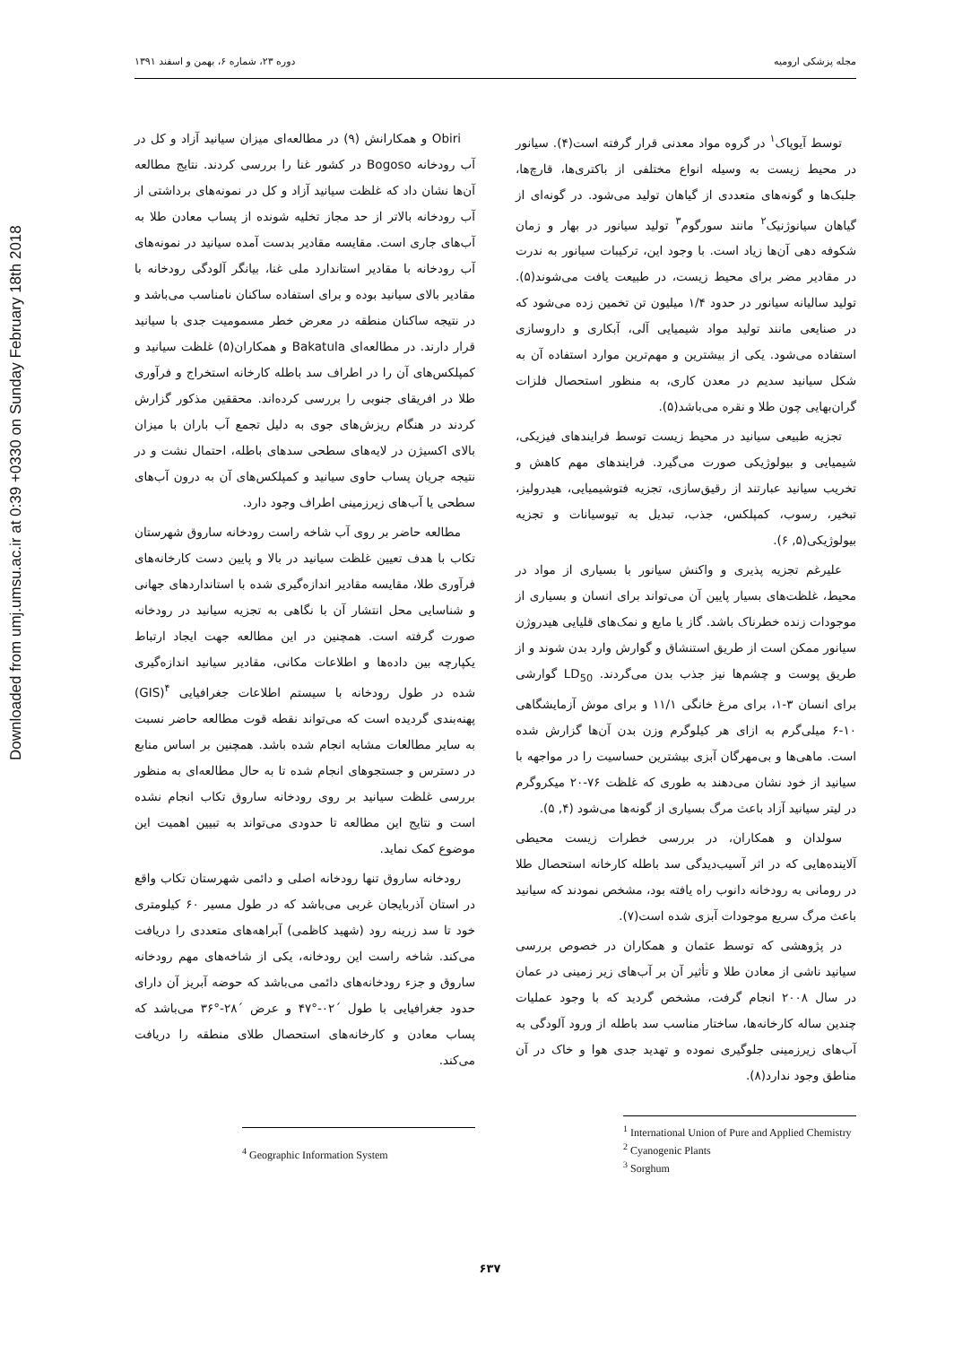Downloaded from umj.umsu.ac.ir at 0:39 +0330 on Sunday February 18th 2018
مجله پزشکی ارومیه دوره ۲۳، شماره ۶، بهمن و اسفند ۱۳۹۱
توسط آیوپاک<sup>۱</sup> در گروه مواد معدنی قرار گرفته است(۴). سیانور در محیط زیست به وسیله انواع مختلفی از باکتری‌ها، قارچ‌ها، جلبک‌ها و گونه‌های متعددی از گیاهان تولید می‌شود. در گونه‌ای از گیاهان سیانوژنیک<sup>۲</sup> مانند سورگوم<sup>۳</sup> تولید سیانور در بهار و زمان شکوفه دهی آن‌ها زیاد است. با وجود این، ترکیبات سیانور به ندرت در مقادیر مضر برای محیط زیست، در طبیعت یافت می‌شوند(۵). تولید سالیانه سیانور در حدود ۱/۴ میلیون تن تخمین زده می‌شود که در صنایعی مانند تولید مواد شیمیایی آلی، آبکاری و داروسازی استفاده می‌شود. یکی از بیشترین و مهم‌ترین موارد استفاده آن به شکل سیانید سدیم در معدن کاری، به منظور استحصال فلزات گران‌بهایی چون طلا و نقره می‌باشد(۵).
تجزیه طبیعی سیانید در محیط زیست توسط فرایندهای فیزیکی، شیمیایی و بیولوژیکی صورت می‌گیرد. فرایندهای مهم کاهش و تخریب سیانید عبارتند از رقیق‌سازی، تجزیه فتوشیمیایی، هیدرولیز، تبخیر، رسوب، کمپلکس، جذب، تبدیل به تیوسیانات و تجزیه بیولوژیکی(۵, ۶).
علیرغم تجزیه پذیری و واکنش سیانور با بسیاری از مواد در محیط، غلظت‌های بسیار پایین آن می‌تواند برای انسان و بسیاری از موجودات زنده خطرناک باشد. گاز یا مایع و نمک‌های قلیایی هیدروژن سیانور ممکن است از طریق استنشاق و گوارش وارد بدن شوند و از طریق پوست و چشم‌ها نیز جذب بدن می‌گردند. LD<sub>50</sub> گوارشی برای انسان ۳-۱، برای مرغ خانگی ۱۱/۱ و برای موش آزمایشگاهی ۱۰-۶ میلی‌گرم به ازای هر کیلوگرم وزن بدن آن‌ها گزارش شده است. ماهی‌ها و بی‌مهرگان آبزی بیشترین حساسیت را در مواجهه با سیانید از خود نشان می‌دهند به طوری که غلظت ۷۶-۲۰ میکروگرم در لیتر سیانید آزاد باعث مرگ بسیاری از گونه‌ها می‌شود (۴, ۵).
سولدان و همکاران، در بررسی خطرات زیست محیطی آلاینده‌هایی که در اثر آسیب‌دیدگی سد باطله کارخانه استحصال طلا در رومانی به رودخانه دانوب راه یافته بود، مشخص نمودند که سیانید باعث مرگ سریع موجودات آبزی شده است(۷).
در پژوهشی که توسط عثمان و همکاران در خصوص بررسی سیانید ناشی از معادن طلا و تأثیر آن بر آب‌های زیر زمینی در عمان در سال ۲۰۰۸ انجام گرفت، مشخص گردید که با وجود عملیات چندین ساله کارخانه‌ها، ساختار مناسب سد باطله از ورود آلودگی به آب‌های زیرزمینی جلوگیری نموده و تهدید جدی هوا و خاک در آن مناطق وجود ندارد(۸).
<sup>1</sup> International Union of Pure and Applied Chemistry
<sup>2</sup> Cyanogenic Plants
<sup>3</sup> Sorghum
Obiri و همکارانش (۹) در مطالعه‌ای میزان سیانید آزاد و کل در آب رودخانه Bogoso در کشور غنا را بررسی کردند. نتایج مطالعه آن‌ها نشان داد که غلظت سیانید آزاد و کل در نمونه‌های برداشتی از آب رودخانه بالاتر از حد مجاز تخلیه شونده از پساب معادن طلا به آب‌های جاری است. مقایسه مقادیر بدست آمده سیانید در نمونه‌های آب رودخانه با مقادیر استاندارد ملی غنا، بیانگر آلودگی رودخانه با مقادیر بالای سیانید بوده و برای استفاده ساکنان نامناسب می‌باشد و در نتیجه ساکنان منطقه در معرض خطر مسمومیت جدی با سیانید قرار دارند. در مطالعه‌ای Bakatula و همکاران(۵) غلظت سیانید و کمپلکس‌های آن را در اطراف سد باطله کارخانه استخراج و فرآوری طلا در افریقای جنوبی را بررسی کرده‌اند. محققین مذکور گزارش کردند در هنگام ریزش‌های جوی به دلیل تجمع آب باران با میزان بالای اکسیژن در لایه‌های سطحی سدهای باطله، احتمال نشت و در نتیجه جریان پساب حاوی سیانید و کمپلکس‌های آن به درون آب‌های سطحی یا آب‌های زیرزمینی اطراف وجود دارد.
مطالعه حاضر بر روی آب شاخه راست رودخانه ساروق شهرستان تکاب با هدف تعیین غلظت سیانید در بالا و پایین دست کارخانه‌های فرآوری طلا، مقایسه مقادیر اندازه‌گیری شده با استانداردهای جهانی و شناسایی محل انتشار آن با نگاهی به تجزیه سیانید در رودخانه صورت گرفته است. همچنین در این مطالعه جهت ایجاد ارتباط یکپارچه بین داده‌ها و اطلاعات مکانی، مقادیر سیانید اندازه‌گیری شده در طول رودخانه با سیستم اطلاعات جغرافیایی <sup>۴</sup>(GIS) پهنه‌بندی گردیده است که می‌تواند نقطه قوت مطالعه حاضر نسبت به سایر مطالعات مشابه انجام شده باشد. همچنین بر اساس منابع در دسترس و جستجوهای انجام شده تا به حال مطالعه‌ای به منظور بررسی غلظت سیانید بر روی رودخانه ساروق تکاب انجام نشده است و نتایج این مطالعه تا حدودی می‌تواند به تبیین اهمیت این موضوع کمک نماید.
رودخانه ساروق تنها رودخانه اصلی و دائمی شهرستان تکاب واقع در استان آذربایجان غربی می‌باشد که در طول مسیر ۶۰ کیلومتری خود تا سد زرینه رود (شهید کاظمی) آبراهه‌های متعددی را دریافت می‌کند. شاخه راست این رودخانه، یکی از شاخه‌های مهم رودخانه ساروق و جزء رودخانه‌های دائمی می‌باشد که حوضه آبریز آن دارای حدود جغرافیایی با طول ´۰۲-°۴۷ و عرض ´۲۸-°۳۶ می‌باشد که پساب معادن و کارخانه‌های استحصال طلای منطقه را دریافت می‌کند.
<sup>4</sup> Geographic Information System
۶۳۷